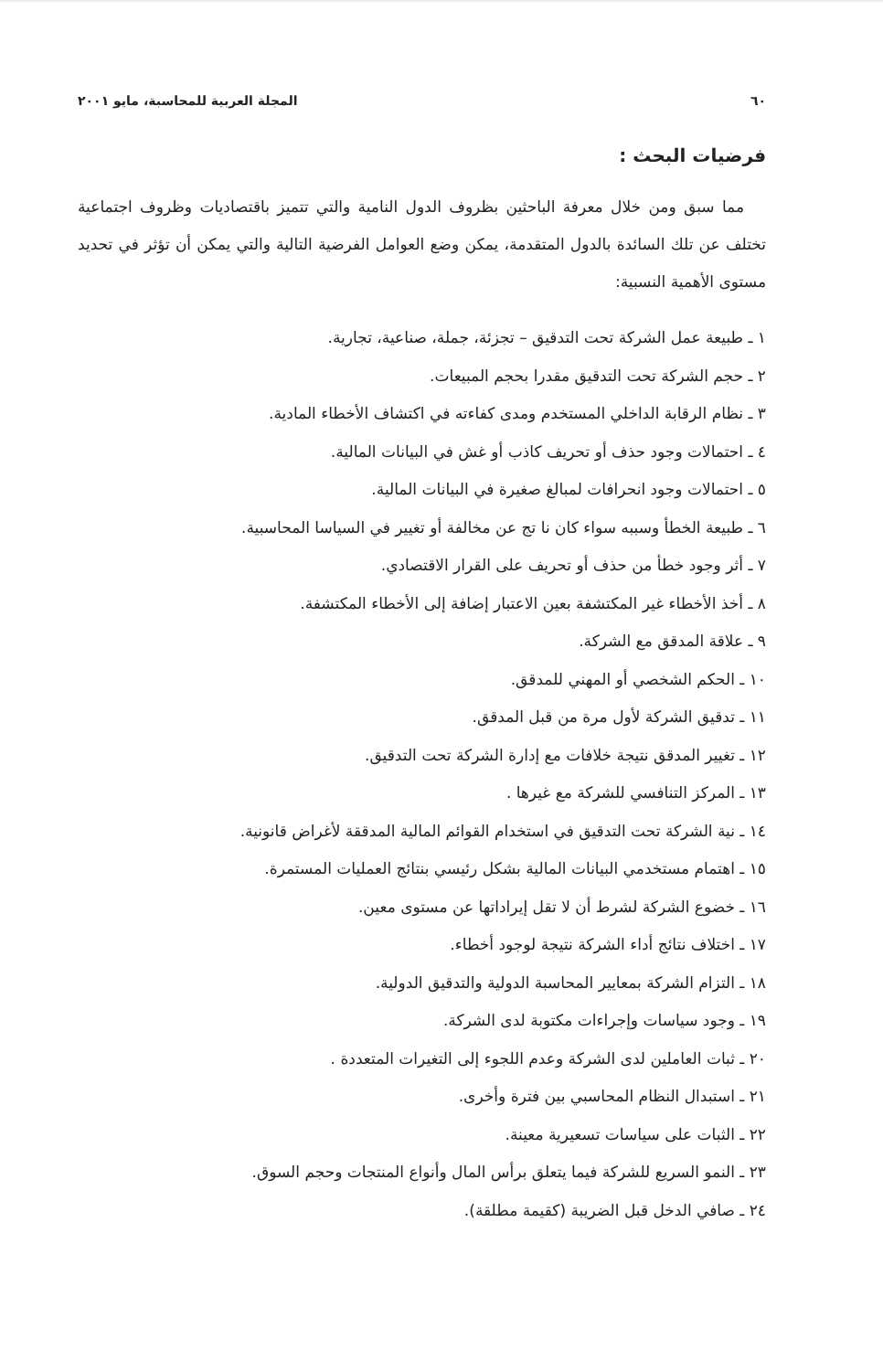٦٠ المجلة العربية للمحاسبة، مايو ٢٠٠١
فرضيات البحث :
مما سبق ومن خلال معرفة الباحثين بظروف الدول النامية والتي تتميز باقتصاديات وظروف اجتماعية تختلف عن تلك السائدة بالدول المتقدمة، يمكن وضع العوامل الفرضية التالية والتي يمكن أن تؤثر في تحديد مستوى الأهمية النسبية:
١ ـ طبيعة عمل الشركة تحت التدقيق – تجزئة، جملة، صناعية، تجارية.
٢ ـ حجم الشركة تحت التدقيق مقدرا بحجم المبيعات.
٣ ـ نظام الرقابة الداخلي المستخدم ومدى كفاءته في اكتشاف الأخطاء المادية.
٤ ـ احتمالات وجود حذف أو تحريف كاذب أو غش في البيانات المالية.
٥ ـ احتمالات وجود انحرافات لمبالغ صغيرة في البيانات المالية.
٦ ـ طبيعة الخطأ وسببه سواء كان نا تج عن مخالفة أو تغيير في السياسا المحاسبية.
٧ ـ أثر وجود خطأ من حذف أو تحريف على القرار الاقتصادي.
٨ ـ أخذ الأخطاء غير المكتشفة بعين الاعتبار إضافة إلى الأخطاء المكتشفة.
٩ ـ علاقة المدقق مع الشركة.
١٠ ـ الحكم الشخصي أو المهني للمدقق.
١١ ـ تدقيق الشركة لأول مرة من قبل المدقق.
١٢ ـ تغيير المدقق نتيجة خلافات مع إدارة الشركة تحت التدقيق.
١٣ ـ المركز التنافسي للشركة مع غيرها .
١٤ ـ نية الشركة تحت التدقيق في استخدام القوائم المالية المدققة لأغراض قانونية.
١٥ ـ اهتمام مستخدمي البيانات المالية بشكل رئيسي بنتائج العمليات المستمرة.
١٦ ـ خضوع الشركة لشرط أن لا تقل إيراداتها عن مستوى معين.
١٧ ـ اختلاف نتائج أداء الشركة نتيجة لوجود أخطاء.
١٨ ـ التزام الشركة بمعايير المحاسبة الدولية والتدقيق الدولية.
١٩ ـ وجود سياسات وإجراءات مكتوبة لدى الشركة.
٢٠ ـ ثبات العاملين لدى الشركة وعدم اللجوء إلى التغيرات المتعددة .
٢١ ـ استبدال النظام المحاسبي بين فترة وأخرى.
٢٢ ـ الثبات على سياسات تسعيرية معينة.
٢٣ ـ النمو السريع للشركة فيما يتعلق برأس المال وأنواع المنتجات وحجم السوق.
٢٤ ـ صافي الدخل قبل الضريبة (كقيمة مطلقة).